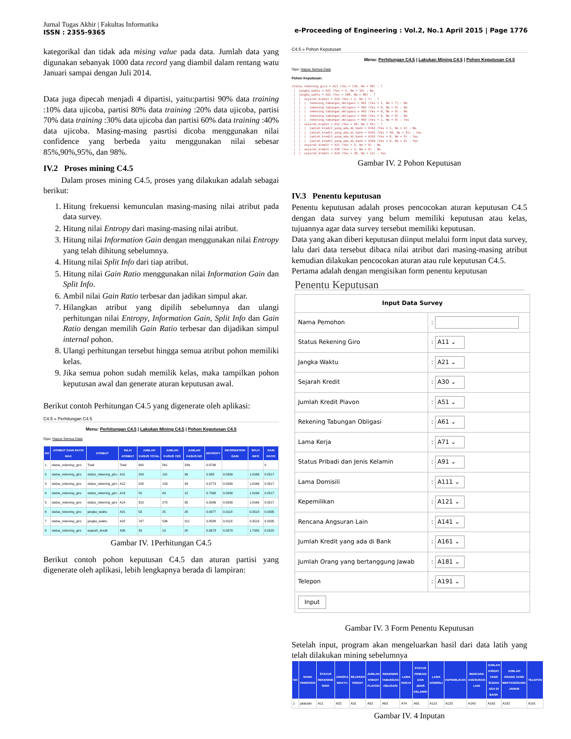Jurnal Tugas Akhir | Fakultas Informatika
ISSN : 2355-9365
e-Proceeding of Engineering : Vol.2, No.1 April 2015 | Page 1776
kategorikal dan tidak ada mising value pada data. Jumlah data yang digunakan sebanyak 1000 data record yang diambil dalam rentang watu Januari sampai dengan Juli 2014.
Data juga dipecah menjadi 4 dipartisi, yaitu:partisi 90% data training :10% data ujicoba, partisi 80% data training :20% data ujicoba, partisi 70% data training :30% data ujicoba dan partisi 60% data training :40% data ujicoba. Masing-masing pasrtisi dicoba menggunakan nilai confidence yang berbeda yaitu menggunakan nilai sebesar 85%,90%,95%, dan 98%.
IV.2 Proses mining C4.5
Dalam proses mining C4.5, proses yang dilakukan adalah sebagai berikut:
1. Hitung frekuensi kemunculan masing-masing nilai atribut pada data survey.
2. Hitung nilai Entropy dari masing-masing nilai atribut.
3. Hitung nilai Information Gain dengan menggunakan nilai Entropy yang telah dihitung sebelumnya.
4. Hitung nilai Split Info dari tiap atribut.
5. Hitung nilai Gain Ratio menggunakan nilai Information Gain dan Split Info.
6. Ambil nilai Gain Ratio terbesar dan jadikan simpul akar.
7. Hilangkan atribut yang dipilih sebelumnya dan ulangi perhitungan nilai Entropy, Information Gain, Split Info dan Gain Ratio dengan memilih Gain Ratio terbesar dan dijadikan simpul internal pohon.
8. Ulangi perhitungan tersebut hingga semua atribut pohon memiliki kelas.
9. Jika semua pohon sudah memilik kelas, maka tampilkan pohon keputusan awal dan generate aturan keputusan awal.
Berikut contoh Perhitungan C4.5 yang digenerate oleh aplikasi:
C4.5 » Perhitungan C4.5
Menu: Perhitungan C4.5 | Lakukan Mining C4.5 | Pohon Keputusan C4.5
Opsi: Hapus Semua Data
| NO | ATRIBUT GAIN RATIO MAX | ATRIBUT | NILAI ATRIBUT | JUMLAH KASUS TOTAL | JUMLAH KASUS YES | JUMLAH KASUS NO | ENTROPY | INFORMATION GAIN | SPLIT INFO | GAIN RATIO |
| --- | --- | --- | --- | --- | --- | --- | --- | --- | --- | --- |
| 1 | status_rekening_giro | Total | Total | 800 | 561 | 239 | 0.8798 | | | 0 |
| 2 | status_rekening_giro | status_rekening_giro | A11 | 209 | 110 | 99 | 0.998 | 0.0939 | 1.8166 | 0.0517 |
| 3 | status_rekening_giro | status_rekening_giro | A12 | 226 | 133 | 93 | 0.9773 | 0.0939 | 1.8166 | 0.0517 |
| 4 | status_rekening_giro | status_rekening_giro | A13 | 55 | 43 | 12 | 0.7568 | 0.0939 | 1.8166 | 0.0517 |
| 5 | status_rekening_giro | status_rekening_giro | A14 | 310 | 275 | 35 | 0.5086 | 0.0939 | 1.8166 | 0.0517 |
| 6 | status_rekening_giro | jangka_waktu | A21 | 53 | 25 | 28 | 0.9977 | 0.0118 | 0.3518 | 0.0335 |
| 7 | status_rekening_giro | jangka_waktu | A22 | 747 | 536 | 211 | 0.8588 | 0.0118 | 0.3518 | 0.0335 |
| 8 | status_rekening_giro | sejarah_kredit | A30 | 33 | 13 | 20 | 0.9673 | 0.0379 | 1.7095 | 0.0222 |
Gambar IV. 1Perhitungan C4.5
Berikut contoh pohon keputusan C4.5 dan aturan partisi yang digenerate oleh aplikasi, lebih lengkapnya berada di lampiran:
C4.5 » Pohon Keputusan
Menu: Perhitungan C4.5 | Lakukan Mining C4.5 | Pohon Keputusan C4.5
Opsi: Hapus Semua Data
Pohon Keputusan:
status_rekening_giro = A11 (Yes = 110, No = 99) : ? | jangka_waktu = A21 (Yes = 2, No = 10) : No | jangka_waktu = A22 (Yes = 108, No = 89) : ? | | sejarah_kredit = A33 (Yes = 2, No = 7) : ? | | | rekening_tabungan_obligasi = A61 (Yes = 1, No = 7) : No | | | rekening_tabungan_obligasi = A62 (Yes = 0, No = 0) : No | | | rekening_tabungan_obligasi = A63 (Yes = 0, No = 0) : No | | | rekening_tabungan_obligasi = A64 (Yes = 0, No = 0) : No | | | rekening_tabungan_obligasi = A65 (Yes = 1, No = 0) : Yes | | sejarah_kredit = A32 (Yes = 60, No = 55) : ? | | | jumlah_kredit_yang_ada_di_bank = A162 (Yes = 1, No = 4) : No | | | jumlah_kredit_yang_ada_di_bank = A161 (Yes = 59, No = 51) : Yes | | | jumlah_kredit_yang_ada_di_bank = A163 (Yes = 0, No = 0) : Yes | | | jumlah_kredit_yang_ada_di_bank = A164 (Yes = 0, No = 0) : Yes | | sejarah_kredit = A31 (Yes = 5, No = 9) : No | | sejarah_kredit = A30 (Yes = 3, No = 6) : No | | sejarah_kredit = A34 (Yes = 38, No = 12) : Yes
Gambar IV. 2 Pohon Keputusan
IV.3 Penentu keputusan
Penentu keputusan adalah proses pencocokan aturan keputusan C4.5 dengan data survey yang belum memiliki keputusan atau kelas, tujuannya agar data survey tersebut memiliki keputusan.
Data yang akan diberi keputusan diinput melalui form input data survey, lalu dari data tersebut dibaca nilai atribut dari masing-masing atribut kemudian dilakukan pencocokan aturan atau rule keputusan C4.5.
Pertama adalah dengan mengisikan form penentu keputusan
Penentu Keputusan
| Input Data Survey | |
| Nama Pemohon | : |
| Status Rekening Giro | : A11 ⌄ |
| Jangka Waktu | : A21 ⌄ |
| Sejarah Kredit | : A30 ⌄ |
| Jumlah Kredit Plavon | : A51 ⌄ |
| Rekening Tabungan Obligasi | : A61 ⌄ |
| Lama Kerja | : A71 ⌄ |
| Status Pribadi dan Jenis Kelamin | : A91 ⌄ |
| Lama Domisili | : A111 ⌄ |
| Kepemilikan | : A121 ⌄ |
| Rencana Angsuran Lain | : A141 ⌄ |
| Jumlah Kredit yang ada di Bank | : A161 ⌄ |
| Jumlah Orang yang bertanggung Jawab | : A181 ⌄ |
| Telepon | : A191 ⌄ |
| Input | |
Gambar IV. 3 Form Penentu Keputusan
Setelah input, program akan mengeluarkan hasil dari data latih yang telah dilakukan mining sebelumnya
| NO | NAMA PEMOHON | STATUS REKENING GIRO | JANGKA WAKTU | SEJARAH KREDIT | JUMLAH KREDIT PLAVON | REKENING TABUNGAN OBLIGASI | LAMA KERJA | STATUS PRIBADI DAN JENIS KELAMIN | LAMA DOMISILI | KEPEMILIKAN | RENCANA ANGSURAN LAIN | JUMLAH KREDIT YANG SUDAH ADA DI BANK | JUMLAH ORANG YANG BERTANGGUNG JAWAB | TELEPON |
| --- | --- | --- | --- | --- | --- | --- | --- | --- | --- | --- | --- | --- | --- | --- |
| 1 | jalaludin | A11 | A22 | A31 | A52 | A63 | A74 | A91 | A113 | A123 | A143 | A163 | A182 | A191 |
Gambar IV. 4 Inputan